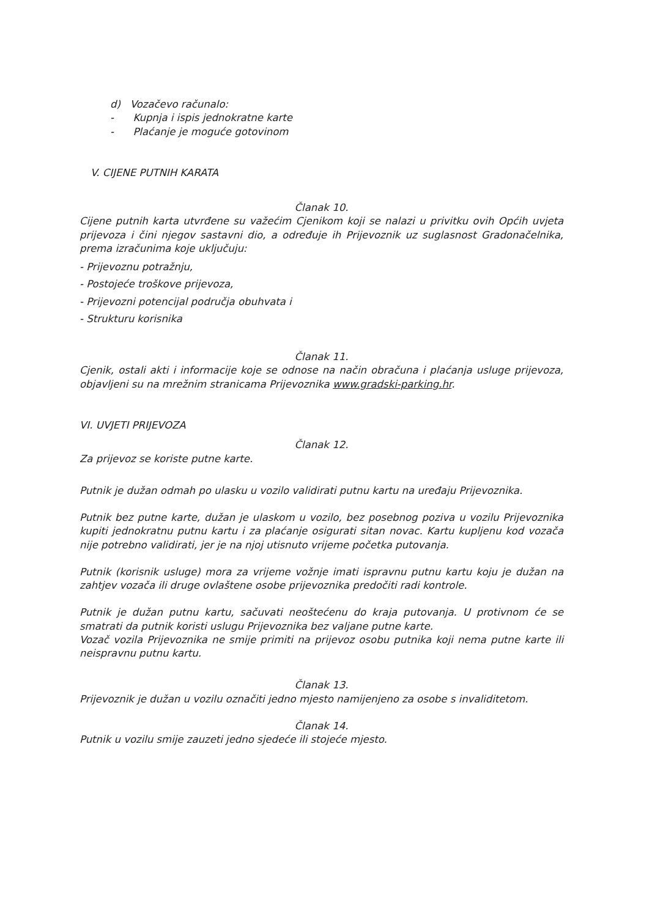d) Vozačevo računalo:
- Kupnja i ispis jednokratne karte
- Plaćanje je moguće gotovinom
V. CIJENE PUTNIH KARATA
Članak 10.
Cijene putnih karta utvrđene su važećim Cjenikom koji se nalazi u privitku ovih Općih uvjeta prijevoza i čini njegov sastavni dio, a određuje ih Prijevoznik uz suglasnost Gradonačelnika, prema izračunima koje uključuju:
- Prijevoznu potražnju,
- Postojeće troškove prijevoza,
- Prijevozni potencijal područja obuhvata i
- Strukturu korisnika
Članak 11.
Cjenik, ostali akti i informacije koje se odnose na način obračuna i plaćanja usluge prijevoza, objavljeni su na mrežnim stranicama Prijevoznika www.gradski-parking.hr.
VI. UVJETI PRIJEVOZA
Članak 12.
Za prijevoz se koriste putne karte.
Putnik je dužan odmah po ulasku u vozilo validirati putnu kartu na uređaju Prijevoznika.
Putnik bez putne karte, dužan je ulaskom u vozilo, bez posebnog poziva u vozilu Prijevoznika kupiti jednokratnu putnu kartu i za plaćanje osigurati sitan novac. Kartu kupljenu kod vozača nije potrebno validirati, jer je na njoj utisnuto vrijeme početka putovanja.
Putnik (korisnik usluge) mora za vrijeme vožnje imati ispravnu putnu kartu koju je dužan na zahtjev vozača ili druge ovlaštene osobe prijevoznika predočiti radi kontrole.
Putnik je dužan putnu kartu, sačuvati neoštećenu do kraja putovanja. U protivnom će se smatrati da putnik koristi uslugu Prijevoznika bez valjane putne karte.
Vozač vozila Prijevoznika ne smije primiti na prijevoz osobu putnika koji nema putne karte ili neispravnu putnu kartu.
Članak 13.
Prijevoznik je dužan u vozilu označiti jedno mjesto namijenjeno za osobe s invaliditetom.
Članak 14.
Putnik u vozilu smije zauzeti jedno sjedeće ili stojeće mjesto.